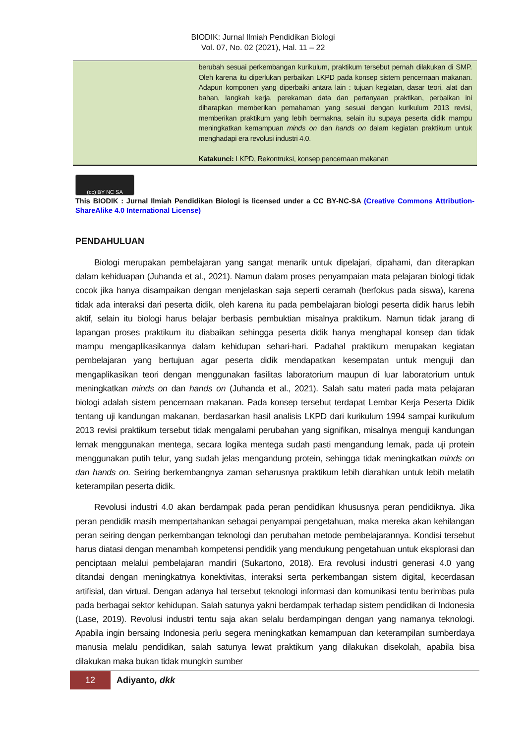BIODIK: Jurnal Ilmiah Pendidikan Biologi
Vol. 07, No. 02 (2021), Hal. 11 – 22
berubah sesuai perkembangan kurikulum, praktikum tersebut pernah dilakukan di SMP. Oleh karena itu diperlukan perbaikan LKPD pada konsep sistem pencernaan makanan. Adapun komponen yang diperbaiki antara lain : tujuan kegiatan, dasar teori, alat dan bahan, langkah kerja, perekaman data dan pertanyaan praktikan, perbaikan ini diharapkan memberikan pemahaman yang sesuai dengan kurikulum 2013 revisi, memberikan praktikum yang lebih bermakna, selain itu supaya peserta didik mampu meningkatkan kemampuan minds on dan hands on dalam kegiatan praktikum untuk menghadapi era revolusi industri 4.0.
Katakunci: LKPD, Rekontruksi, konsep pencernaan makanan
(cc) BY NC SA
This BIODIK : Jurnal Ilmiah Pendidikan Biologi is licensed under a CC BY-NC-SA (Creative Commons Attribution-ShareAlike 4.0 International License)
PENDAHULUAN
Biologi merupakan pembelajaran yang sangat menarik untuk dipelajari, dipahami, dan diterapkan dalam kehiduapan (Juhanda et al., 2021). Namun dalam proses penyampaian mata pelajaran biologi tidak cocok jika hanya disampaikan dengan menjelaskan saja seperti ceramah (berfokus pada siswa), karena tidak ada interaksi dari peserta didik, oleh karena itu pada pembelajaran biologi peserta didik harus lebih aktif, selain itu biologi harus belajar berbasis pembuktian misalnya praktikum. Namun tidak jarang di lapangan proses praktikum itu diabaikan sehingga peserta didik hanya menghapal konsep dan tidak mampu mengaplikasikannya dalam kehidupan sehari-hari. Padahal praktikum merupakan kegiatan pembelajaran yang bertujuan agar peserta didik mendapatkan kesempatan untuk menguji dan mengaplikasikan teori dengan menggunakan fasilitas laboratorium maupun di luar laboratorium untuk meningkatkan minds on dan hands on (Juhanda et al., 2021). Salah satu materi pada mata pelajaran biologi adalah sistem pencernaan makanan. Pada konsep tersebut terdapat Lembar Kerja Peserta Didik tentang uji kandungan makanan, berdasarkan hasil analisis LKPD dari kurikulum 1994 sampai kurikulum 2013 revisi praktikum tersebut tidak mengalami perubahan yang signifikan, misalnya menguji kandungan lemak menggunakan mentega, secara logika mentega sudah pasti mengandung lemak, pada uji protein menggunakan putih telur, yang sudah jelas mengandung protein, sehingga tidak meningkatkan minds on dan hands on. Seiring berkembangnya zaman seharusnya praktikum lebih diarahkan untuk lebih melatih keterampilan peserta didik.
Revolusi industri 4.0 akan berdampak pada peran pendidikan khususnya peran pendidiknya. Jika peran pendidik masih mempertahankan sebagai penyampai pengetahuan, maka mereka akan kehilangan peran seiring dengan perkembangan teknologi dan perubahan metode pembelajarannya. Kondisi tersebut harus diatasi dengan menambah kompetensi pendidik yang mendukung pengetahuan untuk eksplorasi dan penciptaan melalui pembelajaran mandiri (Sukartono, 2018). Era revolusi industri generasi 4.0 yang ditandai dengan meningkatnya konektivitas, interaksi serta perkembangan sistem digital, kecerdasan artifisial, dan virtual. Dengan adanya hal tersebut teknologi informasi dan komunikasi tentu berimbas pula pada berbagai sektor kehidupan. Salah satunya yakni berdampak terhadap sistem pendidikan di Indonesia (Lase, 2019). Revolusi industri tentu saja akan selalu berdampingan dengan yang namanya teknologi. Apabila ingin bersaing Indonesia perlu segera meningkatkan kemampuan dan keterampilan sumberdaya manusia melalu pendidikan, salah satunya lewat praktikum yang dilakukan disekolah, apabila bisa dilakukan maka bukan tidak mungkin sumber
12
Adiyanto, dkk